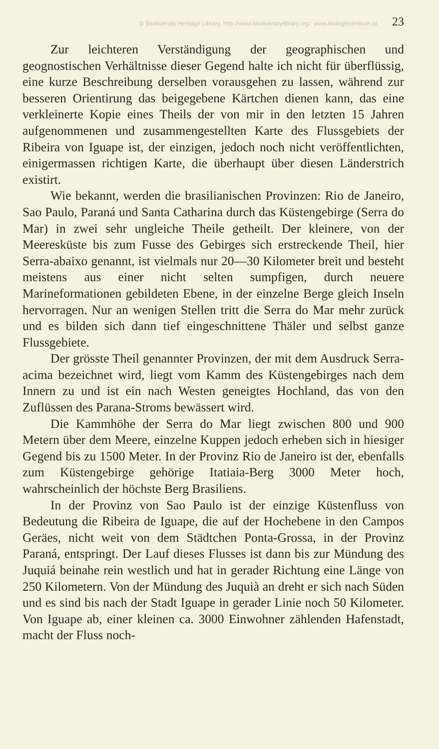© Biodiversity Heritage Library, http://www.biodiversitylibrary.org/; www.biologiezentrum.at 23
Zur leichteren Verständigung der geographischen und geognostischen Verhältnisse dieser Gegend halte ich nicht für überflüssig, eine kurze Beschreibung derselben vorausgehen zu lassen, während zur besseren Orientirung das beigegebene Kärtchen dienen kann, das eine verkleinerte Kopie eines Theils der von mir in den letzten 15 Jahren aufgenommenen und zusammengestellten Karte des Flussgebiets der Ribeira von Iguape ist, der einzigen, jedoch noch nicht veröffentlichten, einigermassen richtigen Karte, die überhaupt über diesen Länderstrich existirt.
Wie bekannt, werden die brasilianischen Provinzen: Rio de Janeiro, Sao Paulo, Paraná und Santa Catharina durch das Küstengebirge (Serra do Mar) in zwei sehr ungleiche Theile getheilt. Der kleinere, von der Meeresküste bis zum Fusse des Gebirges sich erstreckende Theil, hier Serra-abaixo genannt, ist vielmals nur 20—30 Kilometer breit und besteht meistens aus einer nicht selten sumpfigen, durch neuere Marineformationen gebildeten Ebene, in der einzelne Berge gleich Inseln hervorragen. Nur an wenigen Stellen tritt die Serra do Mar mehr zurück und es bilden sich dann tief eingeschnittene Thäler und selbst ganze Flussgebiete.
Der grösste Theil genannter Provinzen, der mit dem Ausdruck Serra-acima bezeichnet wird, liegt vom Kamm des Küstengebirges nach dem Innern zu und ist ein nach Westen geneigtes Hochland, das von den Zuflüssen des Parana-Stroms bewässert wird.
Die Kammhöhe der Serra do Mar liegt zwischen 800 und 900 Metern über dem Meere, einzelne Kuppen jedoch erheben sich in hiesiger Gegend bis zu 1500 Meter. In der Provinz Rio de Janeiro ist der, ebenfalls zum Küstengebirge gehörige Itatiaia-Berg 3000 Meter hoch, wahrscheinlich der höchste Berg Brasiliens.
In der Provinz von Sao Paulo ist der einzige Küstenfluss von Bedeutung die Ribeira de Iguape, die auf der Hochebene in den Campos Geräes, nicht weit von dem Städtchen Ponta-Grossa, in der Provinz Paraná, entspringt. Der Lauf dieses Flusses ist dann bis zur Mündung des Juquiá beinahe rein westlich und hat in gerader Richtung eine Länge von 250 Kilometern. Von der Mündung des Juquià an dreht er sich nach Süden und es sind bis nach der Stadt Iguape in gerader Linie noch 50 Kilometer. Von Iguape ab, einer kleinen ca. 3000 Einwohner zählenden Hafenstadt, macht der Fluss noch-